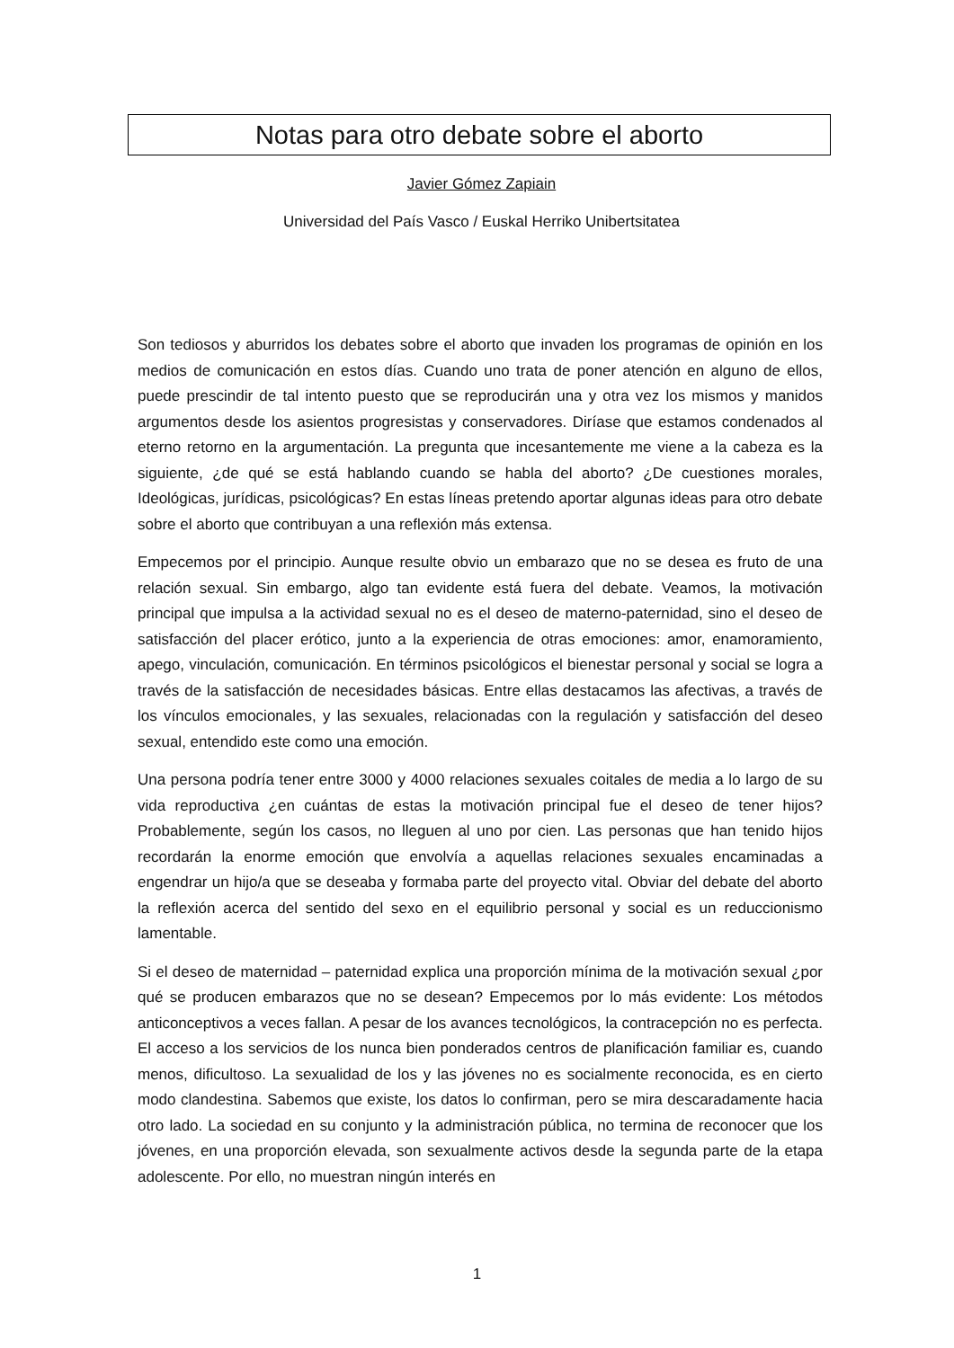Notas para otro debate sobre el aborto
Javier Gómez Zapiain
Universidad del País Vasco / Euskal Herriko Unibertsitatea
Son tediosos y aburridos los debates sobre el aborto que invaden los programas de opinión en los medios de comunicación en estos días. Cuando uno trata de poner atención en alguno de ellos, puede prescindir de tal intento puesto que se reproducirán una y otra vez los mismos y manidos argumentos desde los asientos progresistas y conservadores. Diríase que estamos condenados al eterno retorno en la argumentación. La pregunta que incesantemente me viene a la cabeza es la siguiente, ¿de qué se está hablando cuando se habla del aborto? ¿De cuestiones morales, Ideológicas, jurídicas, psicológicas? En estas líneas pretendo aportar algunas ideas para otro debate sobre el aborto que contribuyan a una reflexión más extensa.
Empecemos por el principio. Aunque resulte obvio un embarazo que no se desea es fruto de una relación sexual. Sin embargo, algo tan evidente está fuera del debate. Veamos, la motivación principal que impulsa a la actividad sexual no es el deseo de materno-paternidad, sino el deseo de satisfacción del placer erótico, junto a la experiencia de otras emociones: amor, enamoramiento, apego, vinculación, comunicación. En términos psicológicos el bienestar personal y social se logra a través de la satisfacción de necesidades básicas. Entre ellas destacamos las afectivas, a través de los vínculos emocionales, y las sexuales, relacionadas con la regulación y satisfacción del deseo sexual, entendido este como una emoción.
Una persona podría tener entre 3000 y 4000 relaciones sexuales coitales de media a lo largo de su vida reproductiva ¿en cuántas de estas la motivación principal fue el deseo de tener hijos? Probablemente, según los casos, no lleguen al uno por cien. Las personas que han tenido hijos recordarán la enorme emoción que envolvía a aquellas relaciones sexuales encaminadas a engendrar un hijo/a que se deseaba y formaba parte del proyecto vital. Obviar del debate del aborto la reflexión acerca del sentido del sexo en el equilibrio personal y social es un reduccionismo lamentable.
Si el deseo de maternidad – paternidad explica una proporción mínima de la motivación sexual ¿por qué se producen embarazos que no se desean? Empecemos por lo más evidente: Los métodos anticonceptivos a veces fallan. A pesar de los avances tecnológicos, la contracepción no es perfecta. El acceso a los servicios de los nunca bien ponderados centros de planificación familiar es, cuando menos, dificultoso. La sexualidad de los y las jóvenes no es socialmente reconocida, es en cierto modo clandestina. Sabemos que existe, los datos lo confirman, pero se mira descaradamente hacia otro lado. La sociedad en su conjunto y la administración pública, no termina de reconocer que los jóvenes, en una proporción elevada, son sexualmente activos desde la segunda parte de la etapa adolescente. Por ello, no muestran ningún interés en
1